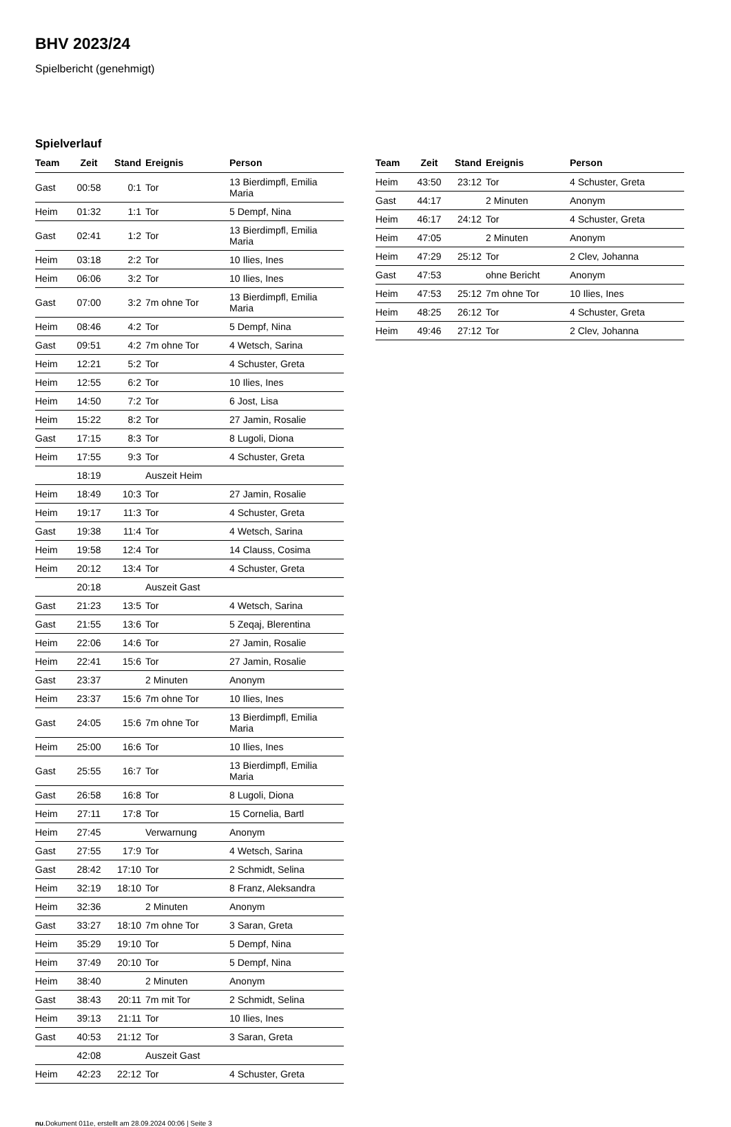BHV 2023/24
Spielbericht (genehmigt)
Spielverlauf
| Team | Zeit | Stand | Ereignis | Person |
| --- | --- | --- | --- | --- |
| Gast | 00:58 | 0:1 | Tor | 13 Bierdimpfl, Emilia Maria |
| Heim | 01:32 | 1:1 | Tor | 5 Dempf, Nina |
| Gast | 02:41 | 1:2 | Tor | 13 Bierdimpfl, Emilia Maria |
| Heim | 03:18 | 2:2 | Tor | 10 Ilies, Ines |
| Heim | 06:06 | 3:2 | Tor | 10 Ilies, Ines |
| Gast | 07:00 | 3:2 | 7m ohne Tor | 13 Bierdimpfl, Emilia Maria |
| Heim | 08:46 | 4:2 | Tor | 5 Dempf, Nina |
| Gast | 09:51 | 4:2 | 7m ohne Tor | 4 Wetsch, Sarina |
| Heim | 12:21 | 5:2 | Tor | 4 Schuster, Greta |
| Heim | 12:55 | 6:2 | Tor | 10 Ilies, Ines |
| Heim | 14:50 | 7:2 | Tor | 6 Jost, Lisa |
| Heim | 15:22 | 8:2 | Tor | 27 Jamin, Rosalie |
| Gast | 17:15 | 8:3 | Tor | 8 Lugoli, Diona |
| Heim | 17:55 | 9:3 | Tor | 4 Schuster, Greta |
| | 18:19 | | Auszeit Heim | |
| Heim | 18:49 | 10:3 | Tor | 27 Jamin, Rosalie |
| Heim | 19:17 | 11:3 | Tor | 4 Schuster, Greta |
| Gast | 19:38 | 11:4 | Tor | 4 Wetsch, Sarina |
| Heim | 19:58 | 12:4 | Tor | 14 Clauss, Cosima |
| Heim | 20:12 | 13:4 | Tor | 4 Schuster, Greta |
| | 20:18 | | Auszeit Gast | |
| Gast | 21:23 | 13:5 | Tor | 4 Wetsch, Sarina |
| Gast | 21:55 | 13:6 | Tor | 5 Zeqaj, Blerentina |
| Heim | 22:06 | 14:6 | Tor | 27 Jamin, Rosalie |
| Heim | 22:41 | 15:6 | Tor | 27 Jamin, Rosalie |
| Gast | 23:37 | | 2 Minuten | Anonym |
| Heim | 23:37 | 15:6 | 7m ohne Tor | 10 Ilies, Ines |
| Gast | 24:05 | 15:6 | 7m ohne Tor | 13 Bierdimpfl, Emilia Maria |
| Heim | 25:00 | 16:6 | Tor | 10 Ilies, Ines |
| Gast | 25:55 | 16:7 | Tor | 13 Bierdimpfl, Emilia Maria |
| Gast | 26:58 | 16:8 | Tor | 8 Lugoli, Diona |
| Heim | 27:11 | 17:8 | Tor | 15 Cornelia, Bartl |
| Heim | 27:45 | | Verwarnung | Anonym |
| Gast | 27:55 | 17:9 | Tor | 4 Wetsch, Sarina |
| Gast | 28:42 | 17:10 | Tor | 2 Schmidt, Selina |
| Heim | 32:19 | 18:10 | Tor | 8 Franz, Aleksandra |
| Heim | 32:36 | | 2 Minuten | Anonym |
| Gast | 33:27 | 18:10 | 7m ohne Tor | 3 Saran, Greta |
| Heim | 35:29 | 19:10 | Tor | 5 Dempf, Nina |
| Heim | 37:49 | 20:10 | Tor | 5 Dempf, Nina |
| Heim | 38:40 | | 2 Minuten | Anonym |
| Gast | 38:43 | 20:11 | 7m mit Tor | 2 Schmidt, Selina |
| Heim | 39:13 | 21:11 | Tor | 10 Ilies, Ines |
| Gast | 40:53 | 21:12 | Tor | 3 Saran, Greta |
| | 42:08 | | Auszeit Gast | |
| Heim | 42:23 | 22:12 | Tor | 4 Schuster, Greta |
| Team | Zeit | Stand | Ereignis | Person |
| --- | --- | --- | --- | --- |
| Heim | 43:50 | 23:12 | Tor | 4 Schuster, Greta |
| Gast | 44:17 | | 2 Minuten | Anonym |
| Heim | 46:17 | 24:12 | Tor | 4 Schuster, Greta |
| Heim | 47:05 | | 2 Minuten | Anonym |
| Heim | 47:29 | 25:12 | Tor | 2 Clev, Johanna |
| Gast | 47:53 | | ohne Bericht | Anonym |
| Heim | 47:53 | 25:12 | 7m ohne Tor | 10 Ilies, Ines |
| Heim | 48:25 | 26:12 | Tor | 4 Schuster, Greta |
| Heim | 49:46 | 27:12 | Tor | 2 Clev, Johanna |
nu.Dokument 011e, erstellt am 28.09.2024 00:06 | Seite 3